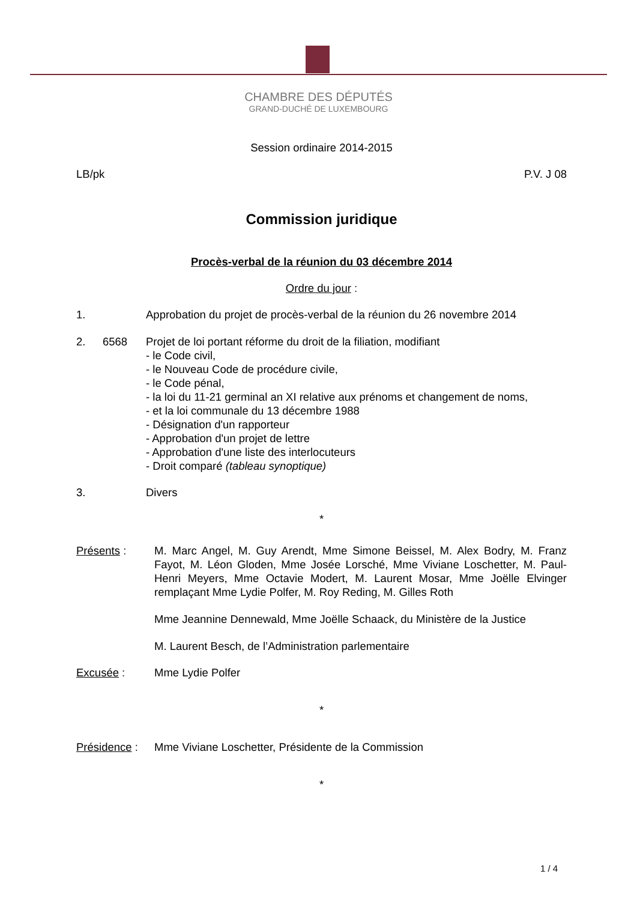CHAMBRE DES DÉPUTÉS
GRAND-DUCHÉ DE LUXEMBOURG
Session ordinaire 2014-2015
LB/pk P.V. J 08
Commission juridique
Procès-verbal de la réunion du 03 décembre 2014
Ordre du jour :
1. Approbation du projet de procès-verbal de la réunion du 26 novembre 2014
2. 6568 Projet de loi portant réforme du droit de la filiation, modifiant
- le Code civil,
- le Nouveau Code de procédure civile,
- le Code pénal,
- la loi du 11-21 germinal an XI relative aux prénoms et changement de noms,
- et la loi communale du 13 décembre 1988
- Désignation d'un rapporteur
- Approbation d'un projet de lettre
- Approbation d'une liste des interlocuteurs
- Droit comparé (tableau synoptique)
3. Divers
*
Présents : M. Marc Angel, M. Guy Arendt, Mme Simone Beissel, M. Alex Bodry, M. Franz Fayot, M. Léon Gloden, Mme Josée Lorsché, Mme Viviane Loschetter, M. Paul-Henri Meyers, Mme Octavie Modert, M. Laurent Mosar, Mme Joëlle Elvinger remplaçant Mme Lydie Polfer, M. Roy Reding, M. Gilles Roth
Mme Jeannine Dennewald, Mme Joëlle Schaack, du Ministère de la Justice
M. Laurent Besch, de l’Administration parlementaire
Excusée : Mme Lydie Polfer
*
Présidence : Mme Viviane Loschetter, Présidente de la Commission
*
1 / 4